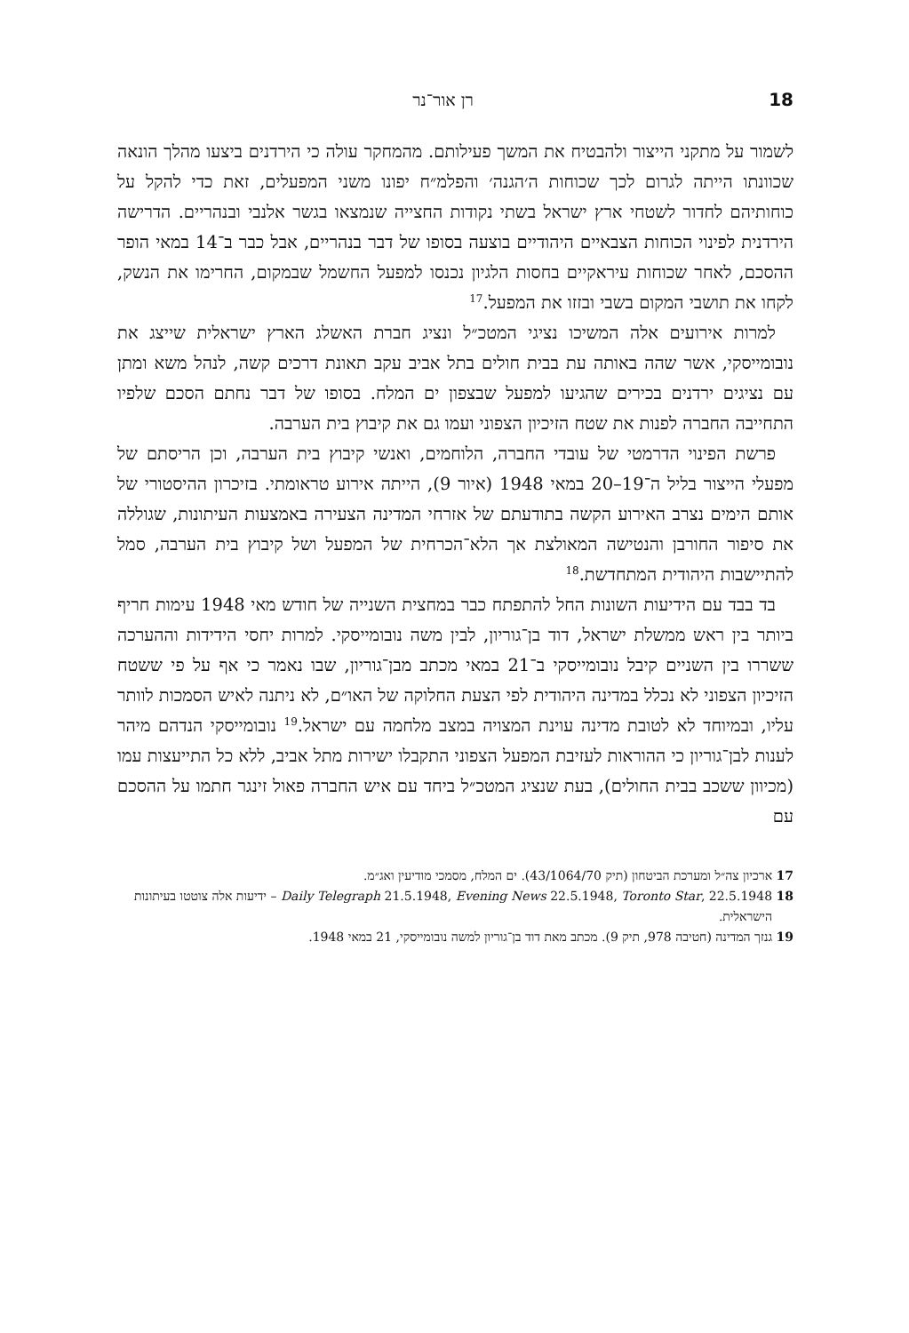18 רן אור־נר
לשמור על מתקני הייצור ולהבטיח את המשך פעילותם. מהמחקר עולה כי הירדנים ביצעו מהלך הונאה שכוונתו הייתה לגרום לכך שכוחות ה׳הגנה׳ והפלמ״ח יפונו משני המפעלים, זאת כדי להקל על כוחותיהם לחדור לשטחי ארץ ישראל בשתי נקודות החצייה שנמצאו בגשר אלנבי ובנהריים. הדרישה הירדנית לפינוי הכוחות הצבאיים היהודיים בוצעה בסופו של דבר בנהריים, אבל כבר ב־14 במאי הופר ההסכם, לאחר שכוחות עיראקיים בחסות הלגיון נכנסו למפעל החשמל שבמקום, החרימו את הנשק, לקחו את תושבי המקום בשבי ובזזו את המפעל.<sup>17</sup>
למרות אירועים אלה המשיכו נציגי המטכ״ל ונציג חברת האשלג הארץ ישראלית שייצג את נובומייסקי, אשר שהה באותה עת בבית חולים בתל אביב עקב תאונת דרכים קשה, לנהל משא ומתן עם נציגים ירדנים בכירים שהגיעו למפעל שבצפון ים המלח. בסופו של דבר נחתם הסכם שלפיו התחייבה החברה לפנות את שטח הזיכיון הצפוני ועמו גם את קיבוץ בית הערבה.
פרשת הפינוי הדרמטי של עובדי החברה, הלוחמים, ואנשי קיבוץ בית הערבה, וכן הריסתם של מפעלי הייצור בליל ה־19–20 במאי 1948 (איור 9), הייתה אירוע טראומתי. בזיכרון ההיסטורי של אותם הימים נצרב האירוע הקשה בתודעתם של אזרחי המדינה הצעירה באמצעות העיתונות, שגוללה את סיפור החורבן והנטישה המאולצת אך הלא־הכרחית של המפעל ושל קיבוץ בית הערבה, סמל להתיישבות היהודית המתחדשת.<sup>18</sup>
בד בבד עם הידיעות השונות החל להתפתח כבר במחצית השנייה של חודש מאי 1948 עימות חריף ביותר בין ראש ממשלת ישראל, דוד בן־גוריון, לבין משה נובומייסקי. למרות יחסי הידידות וההערכה ששררו בין השניים קיבל נובומייסקי ב־21 במאי מכתב מבן־גוריון, שבו נאמר כי אף על פי ששטח הזיכיון הצפוני לא נכלל במדינה היהודית לפי הצעת החלוקה של האו״ם, לא ניתנה לאיש הסמכות לוותר עליו, ובמיוחד לא לטובת מדינה עוינת המצויה במצב מלחמה עם ישראל.<sup>19</sup> נובומייסקי הנדהם מיהר לענות לבן־גוריון כי ההוראות לעזיבת המפעל הצפוני התקבלו ישירות מתל אביב, ללא כל התייעצות עמו (מכיוון ששכב בבית החולים), בעת שנציג המטכ״ל ביחד עם איש החברה פאול זינגר חתמו על ההסכם עם
17 ארכיון צה״ל ומערכת הביטחון (תיק 43/1064/70). ים המלח, מסמכי מודיעין ואג״מ.
18 Daily Telegraph 21.5.1948, Evening News 22.5.1948, Toronto Star, 22.5.1948 – ידיעות אלה צוטטו בעיתונות הישראלית.
19 גנזך המדינה (חטיבה 978, תיק 9). מכתב מאת דוד בן־גוריון למשה נובומייסקי, 21 במאי 1948.